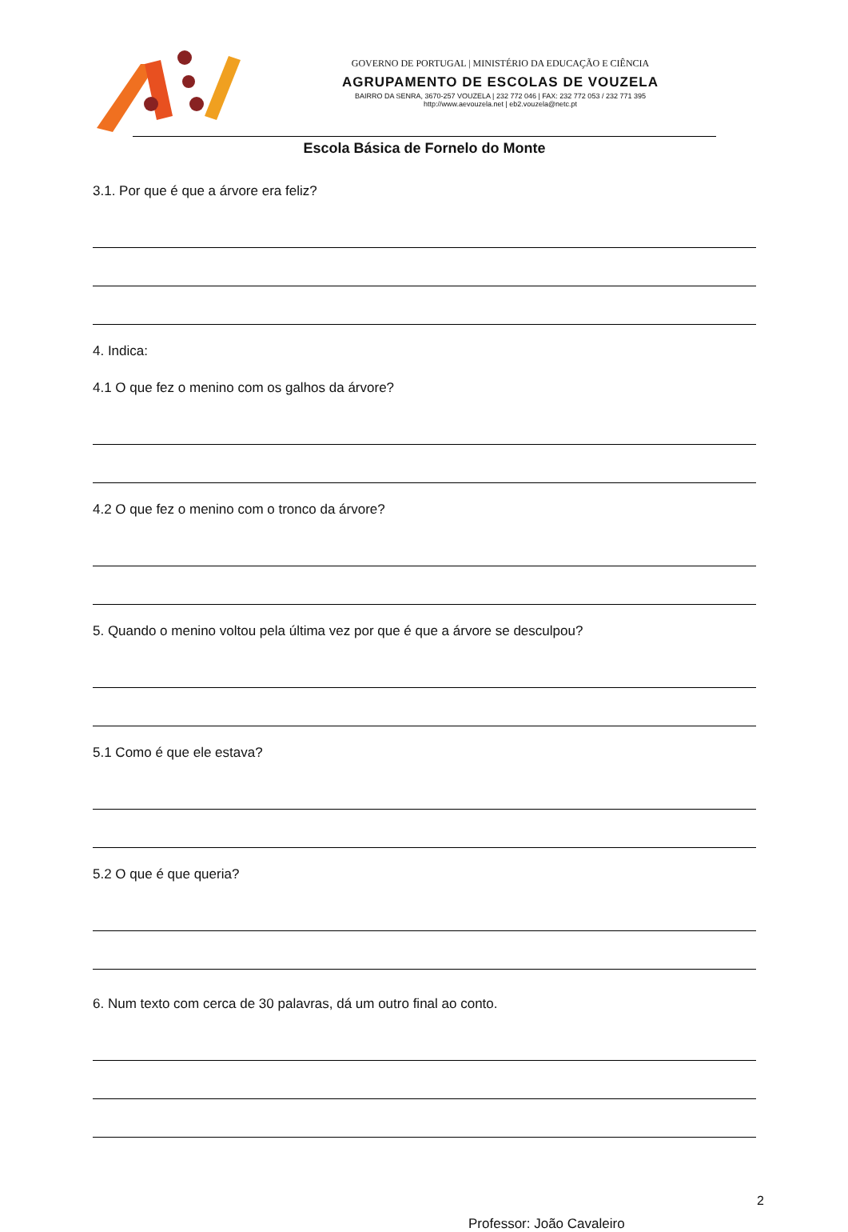GOVERNO DE PORTUGAL | MINISTÉRIO DA EDUCAÇÃO E CIÊNCIA
AGRUPAMENTO DE ESCOLAS DE VOUZELA
BAIRRO DA SENRA, 3670-257 VOUZELA | 232 772 046 | FAX: 232 772 053 / 232 771 395
http://www.aevouzela.net | eb2.vouzela@netc.pt
Escola Básica de Fornelo do Monte
3.1. Por que é que a árvore era feliz?
4. Indica:
4.1 O que fez o menino com os galhos da árvore?
4.2 O que fez o menino com o tronco da árvore?
5. Quando o menino voltou pela última vez por que é que a árvore se desculpou?
5.1 Como é que ele estava?
5.2 O que é que queria?
6. Num texto com cerca de 30 palavras, dá um outro final ao conto.
2
Professor: João Cavaleiro